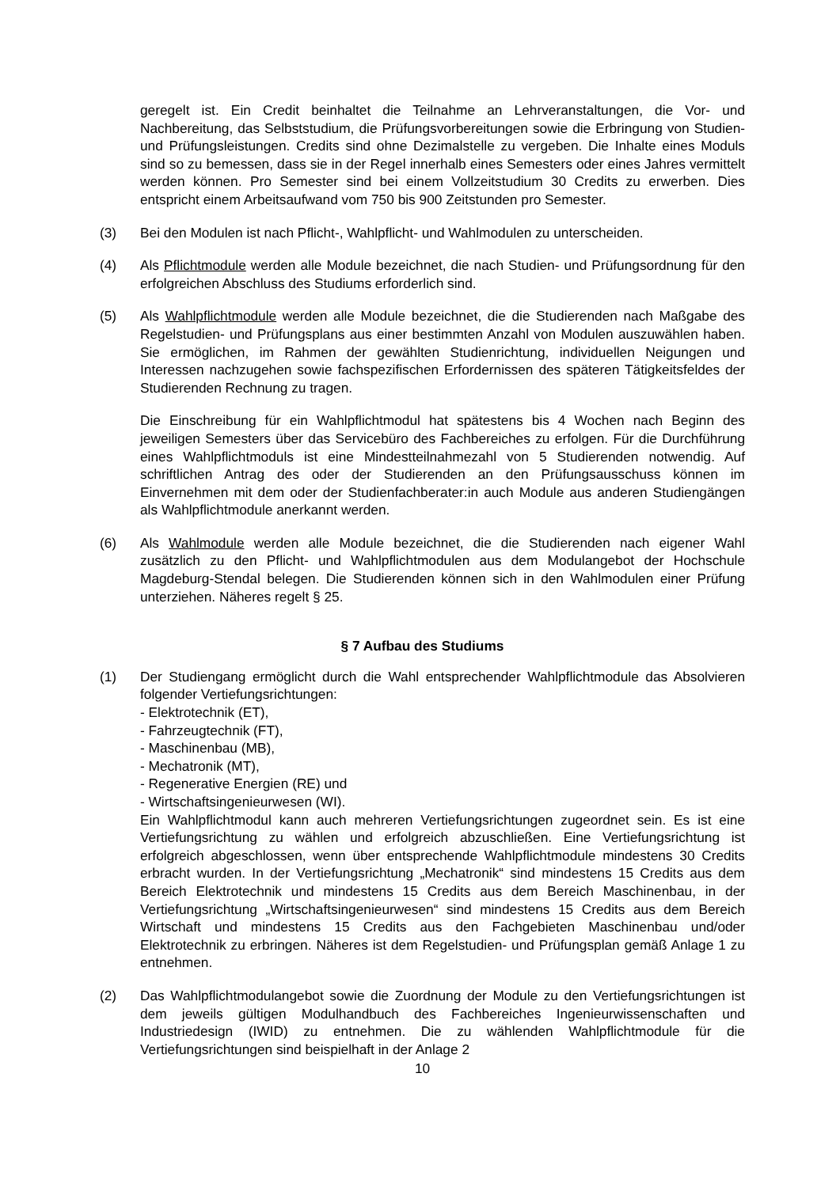geregelt ist. Ein Credit beinhaltet die Teilnahme an Lehrveranstaltungen, die Vor- und Nachbereitung, das Selbststudium, die Prüfungsvorbereitungen sowie die Erbringung von Studien- und Prüfungsleistungen. Credits sind ohne Dezimalstelle zu vergeben. Die Inhalte eines Moduls sind so zu bemessen, dass sie in der Regel innerhalb eines Semesters oder eines Jahres vermittelt werden können. Pro Semester sind bei einem Vollzeitstudium 30 Credits zu erwerben. Dies entspricht einem Arbeitsaufwand vom 750 bis 900 Zeitstunden pro Semester.
(3) Bei den Modulen ist nach Pflicht-, Wahlpflicht- und Wahlmodulen zu unterscheiden.
(4) Als Pflichtmodule werden alle Module bezeichnet, die nach Studien- und Prüfungsordnung für den erfolgreichen Abschluss des Studiums erforderlich sind.
(5) Als Wahlpflichtmodule werden alle Module bezeichnet, die die Studierenden nach Maßgabe des Regelstudien- und Prüfungsplans aus einer bestimmten Anzahl von Modulen auszuwählen haben. Sie ermöglichen, im Rahmen der gewählten Studienrichtung, individuellen Neigungen und Interessen nachzugehen sowie fachspezifischen Erfordernissen des späteren Tätigkeitsfeldes der Studierenden Rechnung zu tragen.
Die Einschreibung für ein Wahlpflichtmodul hat spätestens bis 4 Wochen nach Beginn des jeweiligen Semesters über das Servicebüro des Fachbereiches zu erfolgen. Für die Durchführung eines Wahlpflichtmoduls ist eine Mindestteilnahmezahl von 5 Studierenden notwendig. Auf schriftlichen Antrag des oder der Studierenden an den Prüfungsausschuss können im Einvernehmen mit dem oder der Studienfachberater:in auch Module aus anderen Studiengängen als Wahlpflichtmodule anerkannt werden.
(6) Als Wahlmodule werden alle Module bezeichnet, die die Studierenden nach eigener Wahl zusätzlich zu den Pflicht- und Wahlpflichtmodulen aus dem Modulangebot der Hochschule Magdeburg-Stendal belegen. Die Studierenden können sich in den Wahlmodulen einer Prüfung unterziehen. Näheres regelt § 25.
§ 7 Aufbau des Studiums
(1) Der Studiengang ermöglicht durch die Wahl entsprechender Wahlpflichtmodule das Absolvieren folgender Vertiefungsrichtungen:
- Elektrotechnik (ET),
- Fahrzeugtechnik (FT),
- Maschinenbau (MB),
- Mechatronik (MT),
- Regenerative Energien (RE) und
- Wirtschaftsingenieurwesen (WI).
Ein Wahlpflichtmodul kann auch mehreren Vertiefungsrichtungen zugeordnet sein. Es ist eine Vertiefungsrichtung zu wählen und erfolgreich abzuschließen. Eine Vertiefungsrichtung ist erfolgreich abgeschlossen, wenn über entsprechende Wahlpflichtmodule mindestens 30 Credits erbracht wurden. In der Vertiefungsrichtung „Mechatronik“ sind mindestens 15 Credits aus dem Bereich Elektrotechnik und mindestens 15 Credits aus dem Bereich Maschinenbau, in der Vertiefungsrichtung „Wirtschaftsingenieurwesen“ sind mindestens 15 Credits aus dem Bereich Wirtschaft und mindestens 15 Credits aus den Fachgebieten Maschinenbau und/oder Elektrotechnik zu erbringen. Näheres ist dem Regelstudien- und Prüfungsplan gemäß Anlage 1 zu entnehmen.
(2) Das Wahlpflichtmodulangebot sowie die Zuordnung der Module zu den Vertiefungsrichtungen ist dem jeweils gültigen Modulhandbuch des Fachbereiches Ingenieurwissenschaften und Industriedesign (IWID) zu entnehmen. Die zu wählenden Wahlpflichtmodule für die Vertiefungsrichtungen sind beispielhaft in der Anlage 2
10